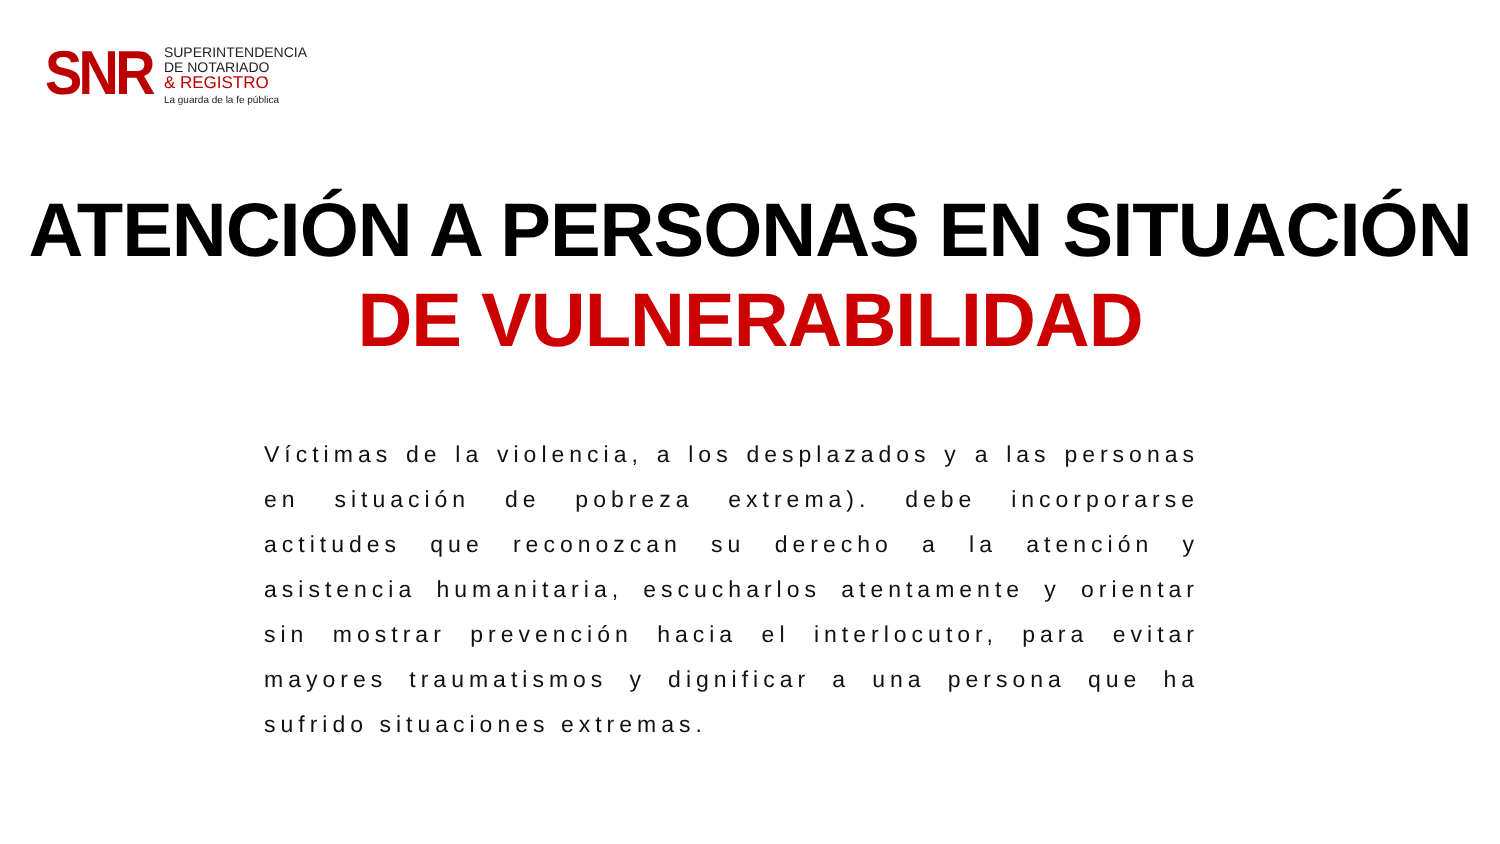SNR
SUPERINTENDENCIA
DE NOTARIADO
& REGISTRO
La guarda de la fe pública
ATENCIÓN A PERSONAS EN SITUACIÓN
DE VULNERABILIDAD
Víctimas de la violencia, a los desplazados y a las personas en situación de pobreza extrema). debe incorporarse actitudes que reconozcan su derecho a la atención y asistencia humanitaria, escucharlos atentamente y orientar sin mostrar prevención hacia el interlocutor, para evitar mayores traumatismos y dignificar a una persona que ha sufrido situaciones extremas.